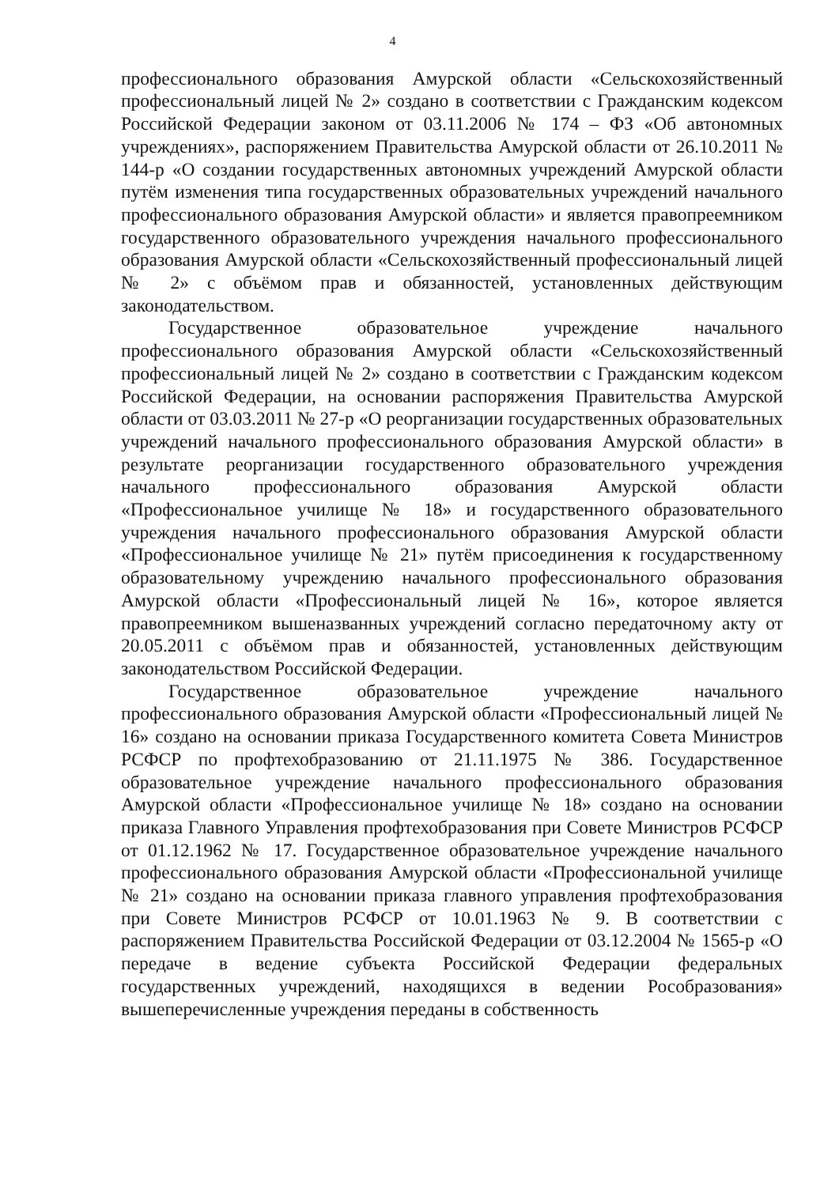4
профессионального образования Амурской области «Сельскохозяйственный профессиональный лицей № 2» создано в соответствии с Гражданским кодексом Российской Федерации законом от 03.11.2006 № 174 – ФЗ «Об автономных учреждениях», распоряжением Правительства Амурской области от 26.10.2011 № 144-р «О создании государственных автономных учреждений Амурской области путём изменения типа государственных образовательных учреждений начального профессионального образования Амурской области» и является правопреемником государственного образовательного учреждения начального профессионального образования Амурской области «Сельскохозяйственный профессиональный лицей № 2» с объёмом прав и обязанностей, установленных действующим законодательством.
Государственное образовательное учреждение начального профессионального образования Амурской области «Сельскохозяйственный профессиональный лицей № 2» создано в соответствии с Гражданским кодексом Российской Федерации, на основании распоряжения Правительства Амурской области от 03.03.2011 № 27-р «О реорганизации государственных образовательных учреждений начального профессионального образования Амурской области» в результате реорганизации государственного образовательного учреждения начального профессионального образования Амурской области «Профессиональное училище № 18» и государственного образовательного учреждения начального профессионального образования Амурской области «Профессиональное училище № 21» путём присоединения к государственному образовательному учреждению начального профессионального образования Амурской области «Профессиональный лицей № 16», которое является правопреемником вышеназванных учреждений согласно передаточному акту от 20.05.2011 с объёмом прав и обязанностей, установленных действующим законодательством Российской Федерации.
Государственное образовательное учреждение начального профессионального образования Амурской области «Профессиональный лицей № 16» создано на основании приказа Государственного комитета Совета Министров РСФСР по профтехобразованию от 21.11.1975 № 386. Государственное образовательное учреждение начального профессионального образования Амурской области «Профессиональное училище № 18» создано на основании приказа Главного Управления профтехобразования при Совете Министров РСФСР от 01.12.1962 № 17. Государственное образовательное учреждение начального профессионального образования Амурской области «Профессиональной училище № 21» создано на основании приказа главного управления профтехобразования при Совете Министров РСФСР от 10.01.1963 № 9. В соответствии с распоряжением Правительства Российской Федерации от 03.12.2004 № 1565-р «О передаче в ведение субъекта Российской Федерации федеральных государственных учреждений, находящихся в ведении Рособразования» вышеперечисленные учреждения переданы в собственность